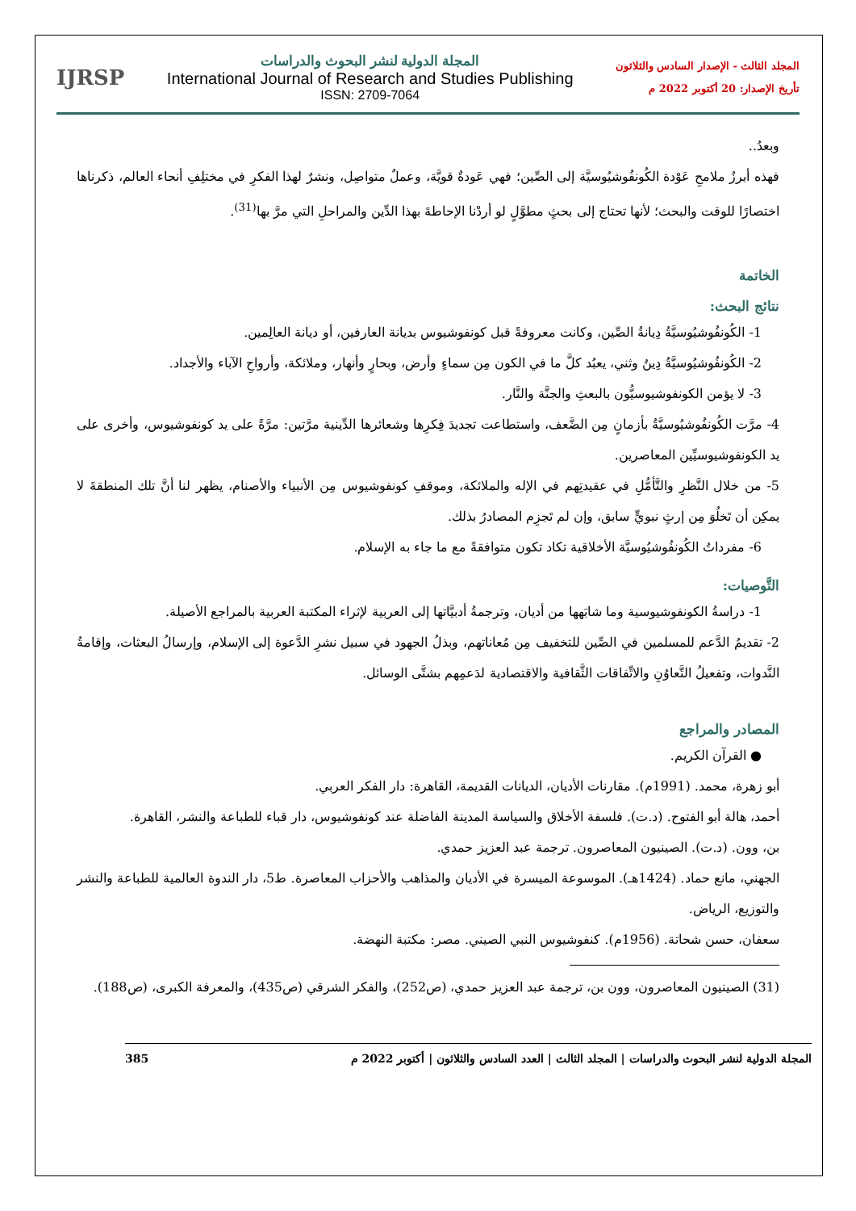المجلد الثالث - الإصدار السادس والثلاثون
تأريخ الإصدار: 20 أكتوبر 2022 م
المجلة الدولية لنشر البحوث والدراسات
International Journal of Research and Studies Publishing
ISSN: 2709-7064
IJRSP
وبعدُ..
فهذه أبرزُ ملامحِ عَوْدة الكُونفُوشيُوسيَّة إلى الصِّين؛ فهي عَودةٌ قويَّة، وعملٌ متواصِل، ونشرٌ لهذا الفكرِ في مختلِفِ أنحاء العالم، ذكرناها اختصارًا للوقت والبحث؛ لأنها تحتاج إلى بحثٍ مطوَّلٍ لو أردْنا الإحاطةَ بهذا الدِّين والمراحلِ التي مرَّ بها<sup>(31)</sup>.
الخاتمة
نتائج البحث:
1- الكُونفُوشيُوسيَّةُ دِيانةُ الصِّين، وكانت معروفةً قبل كونفوشيوس بديانة العارفين، أو ديانة العالِمين.
2- الكُونفُوشيُوسيَّةُ دِينٌ وثني، يعبُد كلَّ ما في الكون مِن سماءٍ وأرض، وبحارٍ وأنهار، وملائكة، وأرواحِ الآباء والأجداد.
3- لا يؤمن الكونفوشيوسيُّون بالبعثِ والجنَّة والنَّار.
4- مرَّت الكُونفُوشيُوسيَّةُ بأزمانٍ مِن الضَّعف، واستطاعت تجديدَ فِكرِها وشعائرها الدِّينية مرَّتين: مرَّةً على يد كونفوشيوس، وأخرى على يد الكونفوشيوسيِّين المعاصرين.
5- من خلال النَّظرِ والتَّأمُّلِ في عقيدتِهم في الإله والملائكة، وموقفِ كونفوشيوس مِن الأنبياء والأصنام، يظهر لنا أنَّ تلك المنطقةَ لا يمكِن أن تَخلُوَ مِن إرثٍ نبويٍّ سابق، وإن لم تَجزِم المصادرُ بذلك.
6- مفرداتُ الكُونفُوشيُوسيَّة الأخلاقية تكاد تكون متوافقةً مع ما جاء به الإسلام.
التَّوصيات:
1- دراسةُ الكونفوشيوسية وما شابَهها من أديان، وترجمةُ أدبيَّاتها إلى العربية لإثراء المكتبة العربية بالمراجع الأصيلة.
2- تقديمُ الدَّعم للمسلمين في الصِّين للتخفيف مِن مُعاناتهم، وبذلُ الجهود في سبيل نشرِ الدَّعوة إلى الإسلام، وإرسالُ البعثات، وإقامةُ النَّدوات، وتفعيلُ التَّعاوُنِ والاتِّفاقات الثَّقافية والاقتصادية لدَعمِهم بشتَّى الوسائل.
المصادر والمراجع
● القرآن الكريم.
أبو زهرة، محمد. (1991م). مقارنات الأديان، الديانات القديمة، القاهرة: دار الفكر العربي.
أحمد، هالة أبو الفتوح. (د.ت). فلسفة الأخلاق والسياسة المدينة الفاضلة عند كونفوشيوس، دار قباء للطباعة والنشر، القاهرة.
بن، وون. (د.ت). الصينيون المعاصرون. ترجمة عبد العزيز حمدي.
الجهني، مانع حماد. (1424هـ). الموسوعة الميسرة في الأديان والمذاهب والأحزاب المعاصرة. ط5، دار الندوة العالمية للطباعة والنشر والتوزيع، الرياض.
سعفان، حسن شحاتة. (1956م). كنفوشيوس النبي الصيني. مصر: مكتبة النهضة.
(31) الصينيون المعاصرون، وون بن، ترجمة عبد العزيز حمدي، (ص252)، والفكر الشرقي (ص435)، والمعرفة الكبرى، (ص188).
المجلة الدولية لنشر البحوث والدراسات | المجلد الثالث | العدد السادس والثلاثون | أكتوبر 2022 م 385